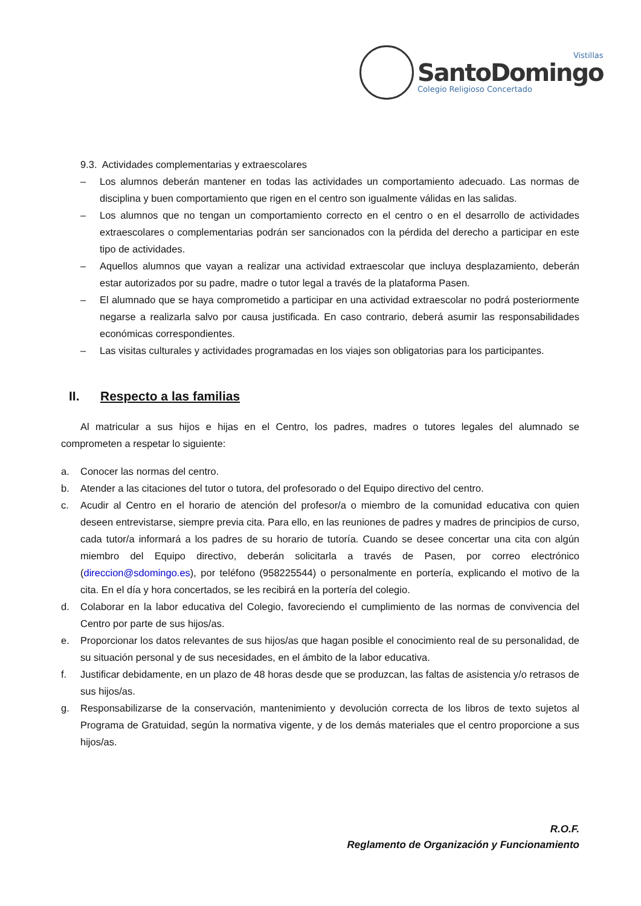Vistillas
SantoDomingo
Colegio Religioso Concertado
9.3. Actividades complementarias y extraescolares
– Los alumnos deberán mantener en todas las actividades un comportamiento adecuado. Las normas de disciplina y buen comportamiento que rigen en el centro son igualmente válidas en las salidas.
– Los alumnos que no tengan un comportamiento correcto en el centro o en el desarrollo de actividades extraescolares o complementarias podrán ser sancionados con la pérdida del derecho a participar en este tipo de actividades.
– Aquellos alumnos que vayan a realizar una actividad extraescolar que incluya desplazamiento, deberán estar autorizados por su padre, madre o tutor legal a través de la plataforma Pasen.
– El alumnado que se haya comprometido a participar en una actividad extraescolar no podrá posteriormente negarse a realizarla salvo por causa justificada. En caso contrario, deberá asumir las responsabilidades económicas correspondientes.
– Las visitas culturales y actividades programadas en los viajes son obligatorias para los participantes.
II. Respecto a las familias
Al matricular a sus hijos e hijas en el Centro, los padres, madres o tutores legales del alumnado se comprometen a respetar lo siguiente:
a. Conocer las normas del centro.
b. Atender a las citaciones del tutor o tutora, del profesorado o del Equipo directivo del centro.
c. Acudir al Centro en el horario de atención del profesor/a o miembro de la comunidad educativa con quien deseen entrevistarse, siempre previa cita. Para ello, en las reuniones de padres y madres de principios de curso, cada tutor/a informará a los padres de su horario de tutoría. Cuando se desee concertar una cita con algún miembro del Equipo directivo, deberán solicitarla a través de Pasen, por correo electrónico (direccion@sdomingo.es), por teléfono (958225544) o personalmente en portería, explicando el motivo de la cita. En el día y hora concertados, se les recibirá en la portería del colegio.
d. Colaborar en la labor educativa del Colegio, favoreciendo el cumplimiento de las normas de convivencia del Centro por parte de sus hijos/as.
e. Proporcionar los datos relevantes de sus hijos/as que hagan posible el conocimiento real de su personalidad, de su situación personal y de sus necesidades, en el ámbito de la labor educativa.
f. Justificar debidamente, en un plazo de 48 horas desde que se produzcan, las faltas de asistencia y/o retrasos de sus hijos/as.
g. Responsabilizarse de la conservación, mantenimiento y devolución correcta de los libros de texto sujetos al Programa de Gratuidad, según la normativa vigente, y de los demás materiales que el centro proporcione a sus hijos/as.
R.O.F.
Reglamento de Organización y Funcionamiento